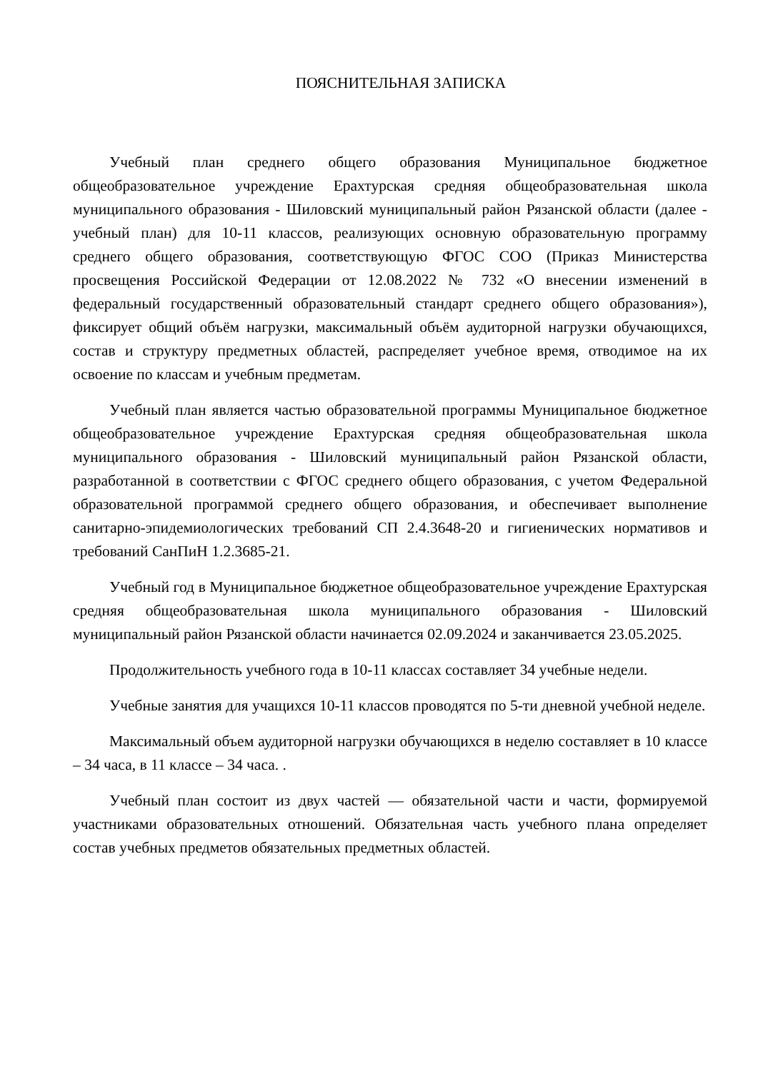ПОЯСНИТЕЛЬНАЯ ЗАПИСКА
Учебный план среднего общего образования Муниципальное бюджетное общеобразовательное учреждение Ерахтурская средняя общеобразовательная школа муниципального образования - Шиловский муниципальный район Рязанской области (далее - учебный план) для 10-11 классов, реализующих основную образовательную программу среднего общего образования, соответствующую ФГОС СОО (Приказ Министерства просвещения Российской Федерации от 12.08.2022 № 732 «О внесении изменений в федеральный государственный образовательный стандарт среднего общего образования»), фиксирует общий объём нагрузки, максимальный объём аудиторной нагрузки обучающихся, состав и структуру предметных областей, распределяет учебное время, отводимое на их освоение по классам и учебным предметам.
Учебный план является частью образовательной программы Муниципальное бюджетное общеобразовательное учреждение Ерахтурская средняя общеобразовательная школа муниципального образования - Шиловский муниципальный район Рязанской области, разработанной в соответствии с ФГОС среднего общего образования, с учетом Федеральной образовательной программой среднего общего образования, и обеспечивает выполнение санитарно-эпидемиологических требований СП 2.4.3648-20 и гигиенических нормативов и требований СанПиН 1.2.3685-21.
Учебный год в Муниципальное бюджетное общеобразовательное учреждение Ерахтурская средняя общеобразовательная школа муниципального образования - Шиловский муниципальный район Рязанской области начинается 02.09.2024 и заканчивается 23.05.2025.
Продолжительность учебного года в 10-11 классах составляет 34 учебные недели.
Учебные занятия для учащихся 10-11 классов проводятся по 5-ти дневной учебной неделе.
Максимальный объем аудиторной нагрузки обучающихся в неделю составляет в 10 классе – 34 часа, в 11 классе – 34 часа. .
Учебный план состоит из двух частей — обязательной части и части, формируемой участниками образовательных отношений. Обязательная часть учебного плана определяет состав учебных предметов обязательных предметных областей.